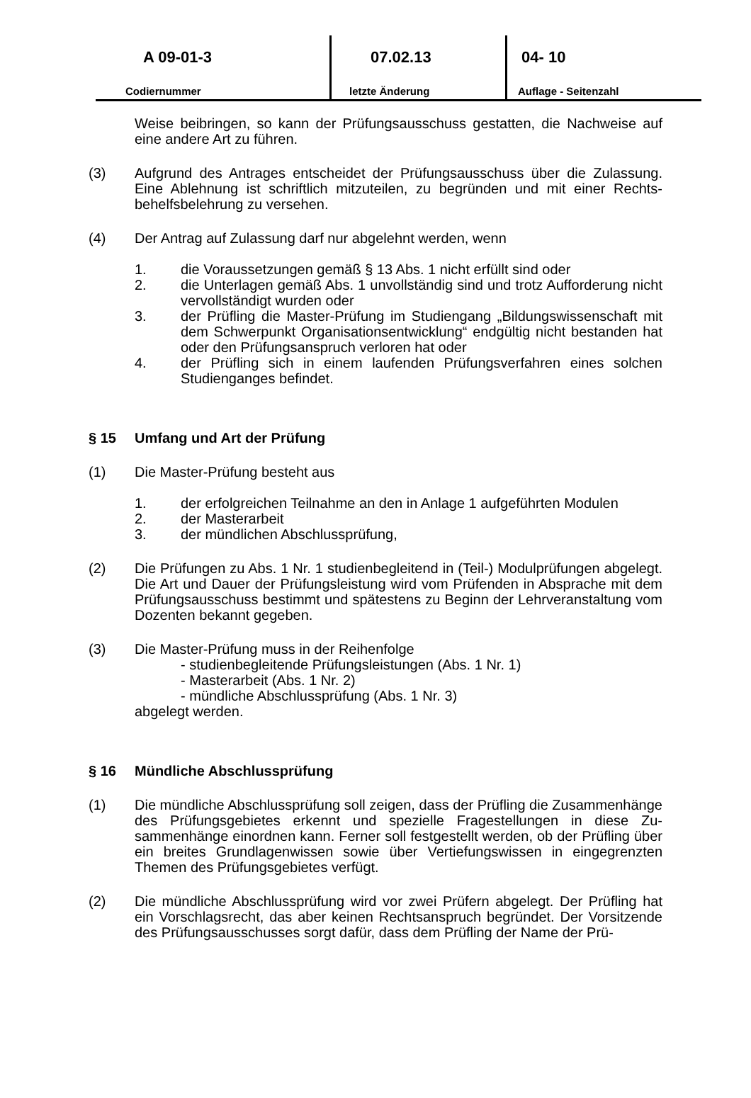A 09-01-3
Codiernummer
07.02.13
letzte Änderung
04- 10
Auflage - Seitenzahl
Weise beibringen, so kann der Prüfungsausschuss gestatten, die Nachweise auf eine andere Art zu führen.
(3) Aufgrund des Antrages entscheidet der Prüfungsausschuss über die Zulassung. Eine Ablehnung ist schriftlich mitzuteilen, zu begründen und mit einer Rechts­behelfsbelehrung zu versehen.
(4) Der Antrag auf Zulassung darf nur abgelehnt werden, wenn
1. die Voraussetzungen gemäß § 13 Abs. 1 nicht erfüllt sind oder
2. die Unterlagen gemäß Abs. 1 unvollständig sind und trotz Aufforderung nicht vervollständigt wurden oder
3. der Prüfling die Master-Prüfung im Studiengang „Bildungswissenschaft mit dem Schwerpunkt Organisationsentwicklung“ endgültig nicht bestanden hat oder den Prüfungsanspruch verloren hat oder
4. der Prüfling sich in einem laufenden Prüfungsverfahren eines solchen Studienganges befindet.
§ 15 Umfang und Art der Prüfung
(1) Die Master-Prüfung besteht aus
1. der erfolgreichen Teilnahme an den in Anlage 1 aufgeführten Modulen
2. der Masterarbeit
3. der mündlichen Abschlussprüfung,
(2) Die Prüfungen zu Abs. 1 Nr. 1 studienbegleitend in (Teil-) Modulprüfungen abge­legt. Die Art und Dauer der Prüfungsleistung wird vom Prüfenden in Absprache mit dem Prüfungsausschuss bestimmt und spätestens zu Beginn der Lehrveran­staltung vom Dozenten bekannt gegeben.
(3) Die Master-Prüfung muss in der Reihenfolge
- studienbegleitende Prüfungsleistungen (Abs. 1 Nr. 1)
- Masterarbeit (Abs. 1 Nr. 2)
- mündliche Abschlussprüfung (Abs. 1 Nr. 3)
abgelegt werden.
§ 16 Mündliche Abschlussprüfung
(1) Die mündliche Abschlussprüfung soll zeigen, dass der Prüfling die Zusammen­hänge des Prüfungsgebietes erkennt und spezielle Fragestellungen in diese Zu­sammenhänge einordnen kann. Ferner soll festgestellt werden, ob der Prüfling über ein breites Grundlagenwissen sowie über Vertiefungswissen in eingegrenz­ten Themen des Prüfungsgebietes verfügt.
(2) Die mündliche Abschlussprüfung wird vor zwei Prüfern abgelegt. Der Prüfling hat ein Vorschlagsrecht, das aber keinen Rechtsanspruch begründet. Der Vorsitzen­de des Prüfungsausschusses sorgt dafür, dass dem Prüfling der Name der Prü-